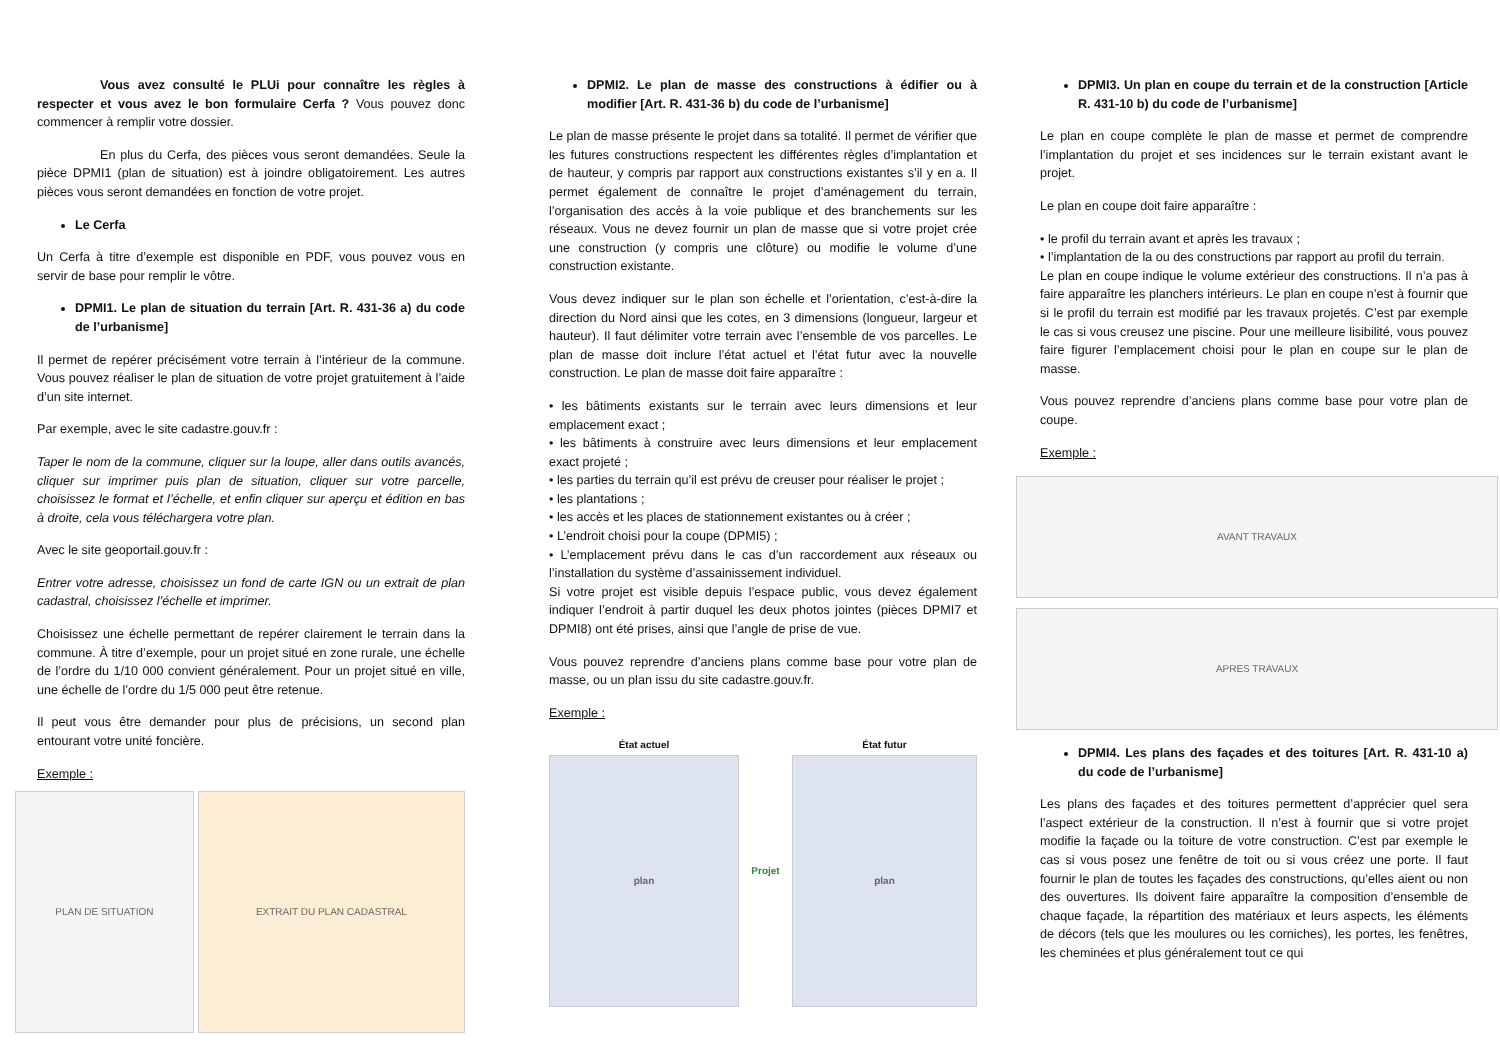Vous avez consulté le PLUi pour connaître les règles à respecter et vous avez le bon formulaire Cerfa ? Vous pouvez donc commencer à remplir votre dossier.
En plus du Cerfa, des pièces vous seront demandées. Seule la pièce DPMI1 (plan de situation) est à joindre obligatoirement. Les autres pièces vous seront demandées en fonction de votre projet.
Le Cerfa
Un Cerfa à titre d’exemple est disponible en PDF, vous pouvez vous en servir de base pour remplir le vôtre.
DPMI1. Le plan de situation du terrain [Art. R. 431-36 a) du code de l’urbanisme]
Il permet de repérer précisément votre terrain à l’intérieur de la commune. Vous pouvez réaliser le plan de situation de votre projet gratuitement à l’aide d’un site internet.
Par exemple, avec le site cadastre.gouv.fr :
Taper le nom de la commune, cliquer sur la loupe, aller dans outils avancés, cliquer sur imprimer puis plan de situation, cliquer sur votre parcelle, choisissez le format et l’échelle, et enfin cliquer sur aperçu et édition en bas à droite, cela vous téléchargera votre plan.
Avec le site geoportail.gouv.fr :
Entrer votre adresse, choisissez un fond de carte IGN ou un extrait de plan cadastral, choisissez l’échelle et imprimer.
Choisissez une échelle permettant de repérer clairement le terrain dans la commune. À titre d’exemple, pour un projet situé en zone rurale, une échelle de l’ordre du 1/10 000 convient généralement. Pour un projet situé en ville, une échelle de l’ordre du 1/5 000 peut être retenue.
Il peut vous être demander pour plus de précisions, un second plan entourant votre unité foncière.
Exemple :
PLAN DE SITUATION EXTRAIT DU PLAN CADASTRAL
DPMI2. Le plan de masse des constructions à édifier ou à modifier [Art. R. 431-36 b) du code de l’urbanisme]
Le plan de masse présente le projet dans sa totalité. Il permet de vérifier que les futures constructions respectent les différentes règles d’implantation et de hauteur, y compris par rapport aux constructions existantes s’il y en a. Il permet également de connaître le projet d’aménagement du terrain, l’organisation des accès à la voie publique et des branchements sur les réseaux. Vous ne devez fournir un plan de masse que si votre projet crée une construction (y compris une clôture) ou modifie le volume d’une construction existante.
Vous devez indiquer sur le plan son échelle et l’orientation, c’est-à-dire la direction du Nord ainsi que les cotes, en 3 dimensions (longueur, largeur et hauteur). Il faut délimiter votre terrain avec l’ensemble de vos parcelles. Le plan de masse doit inclure l’état actuel et l’état futur avec la nouvelle construction. Le plan de masse doit faire apparaître :
• les bâtiments existants sur le terrain avec leurs dimensions et leur emplacement exact ;
• les bâtiments à construire avec leurs dimensions et leur emplacement exact projeté ;
• les parties du terrain qu’il est prévu de creuser pour réaliser le projet ;
• les plantations ;
• les accès et les places de stationnement existantes ou à créer ;
• L’endroit choisi pour la coupe (DPMI5) ;
• L’emplacement prévu dans le cas d’un raccordement aux réseaux ou l’installation du système d’assainissement individuel.
Si votre projet est visible depuis l’espace public, vous devez également indiquer l’endroit à partir duquel les deux photos jointes (pièces DPMI7 et DPMI8) ont été prises, ainsi que l’angle de prise de vue.
Vous pouvez reprendre d’anciens plans comme base pour votre plan de masse, ou un plan issu du site cadastre.gouv.fr.
Exemple :
État actuel
plan
Projet État futur
plan
DPMI3. Un plan en coupe du terrain et de la construction [Article R. 431-10 b) du code de l’urbanisme]
Le plan en coupe complète le plan de masse et permet de comprendre l’implantation du projet et ses incidences sur le terrain existant avant le projet.
Le plan en coupe doit faire apparaître :
• le profil du terrain avant et après les travaux ;
• l’implantation de la ou des constructions par rapport au profil du terrain.
Le plan en coupe indique le volume extérieur des constructions. Il n’a pas à faire apparaître les planchers intérieurs. Le plan en coupe n’est à fournir que si le profil du terrain est modifié par les travaux projetés. C’est par exemple le cas si vous creusez une piscine. Pour une meilleure lisibilité, vous pouvez faire figurer l’emplacement choisi pour le plan en coupe sur le plan de masse.
Vous pouvez reprendre d’anciens plans comme base pour votre plan de coupe.
Exemple :
AVANT TRAVAUX
APRES TRAVAUX
DPMI4. Les plans des façades et des toitures [Art. R. 431-10 a) du code de l’urbanisme]
Les plans des façades et des toitures permettent d’apprécier quel sera l’aspect extérieur de la construction. Il n’est à fournir que si votre projet modifie la façade ou la toiture de votre construction. C’est par exemple le cas si vous posez une fenêtre de toit ou si vous créez une porte. Il faut fournir le plan de toutes les façades des constructions, qu’elles aient ou non des ouvertures. Ils doivent faire apparaître la composition d’ensemble de chaque façade, la répartition des matériaux et leurs aspects, les éléments de décors (tels que les moulures ou les corniches), les portes, les fenêtres, les cheminées et plus généralement tout ce qui